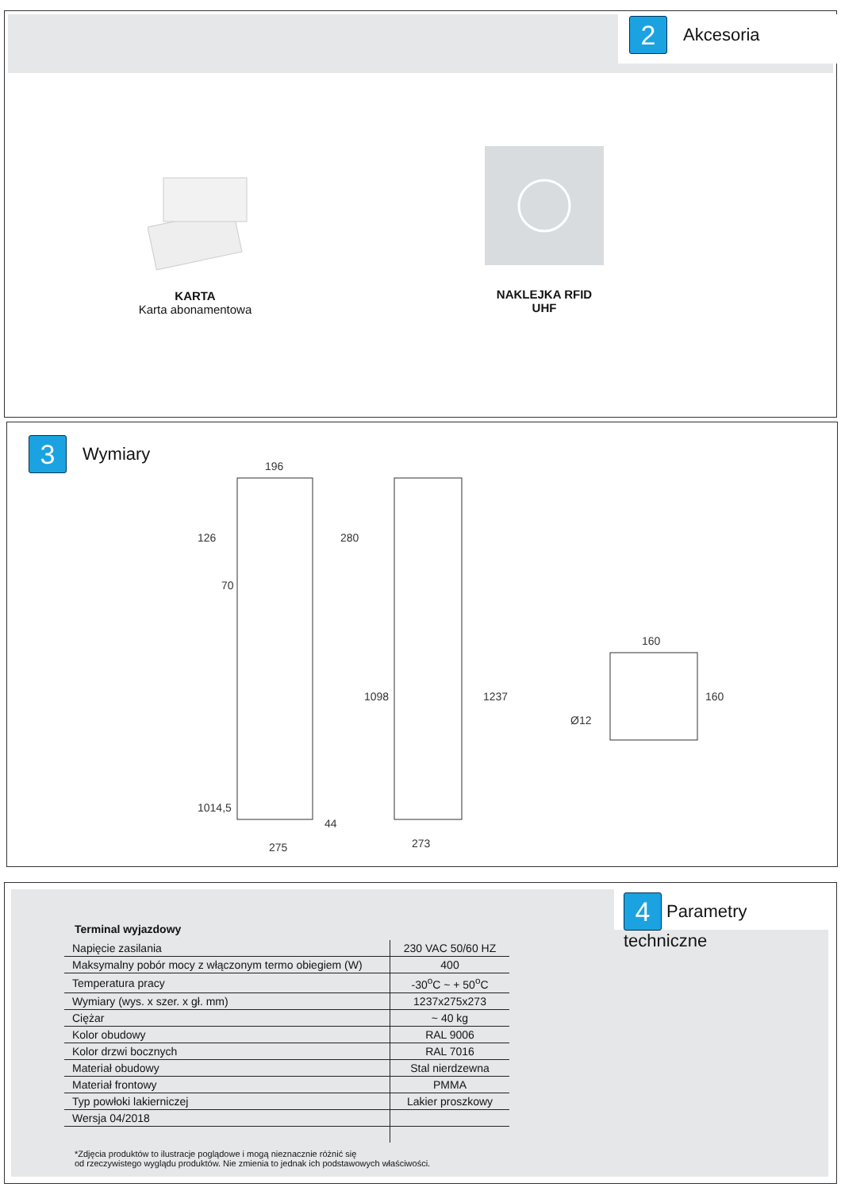2 Akcesoria
KARTA
Karta abonamentowa
NAKLEJKA RFID
UHF
3 Wymiary
196
126
280
70
1098
1237
1014,5
44
275
273
160
160
Ø12
4 Parametry techniczne
Terminal wyjazdowy
| Napięcie zasilania | 230 VAC 50/60 HZ |
| Maksymalny pobór mocy z włączonym termo obiegiem (W) | 400 |
| Temperatura pracy | -30<sup>o</sup>C ~ + 50<sup>o</sup>C |
| Wymiary (wys. x szer. x gł. mm) | 1237x275x273 |
| Ciężar | ~ 40 kg |
| Kolor obudowy | RAL 9006 |
| Kolor drzwi bocznych | RAL 7016 |
| Materiał obudowy | Stal nierdzewna |
| Materiał frontowy | PMMA |
| Typ powłoki lakierniczej | Lakier proszkowy |
| Wersja 04/2018 | |
*Zdjęcia produktów to ilustracje poglądowe i mogą nieznacznie różnić się
od rzeczywistego wyglądu produktów. Nie zmienia to jednak ich podstawowych właściwości.